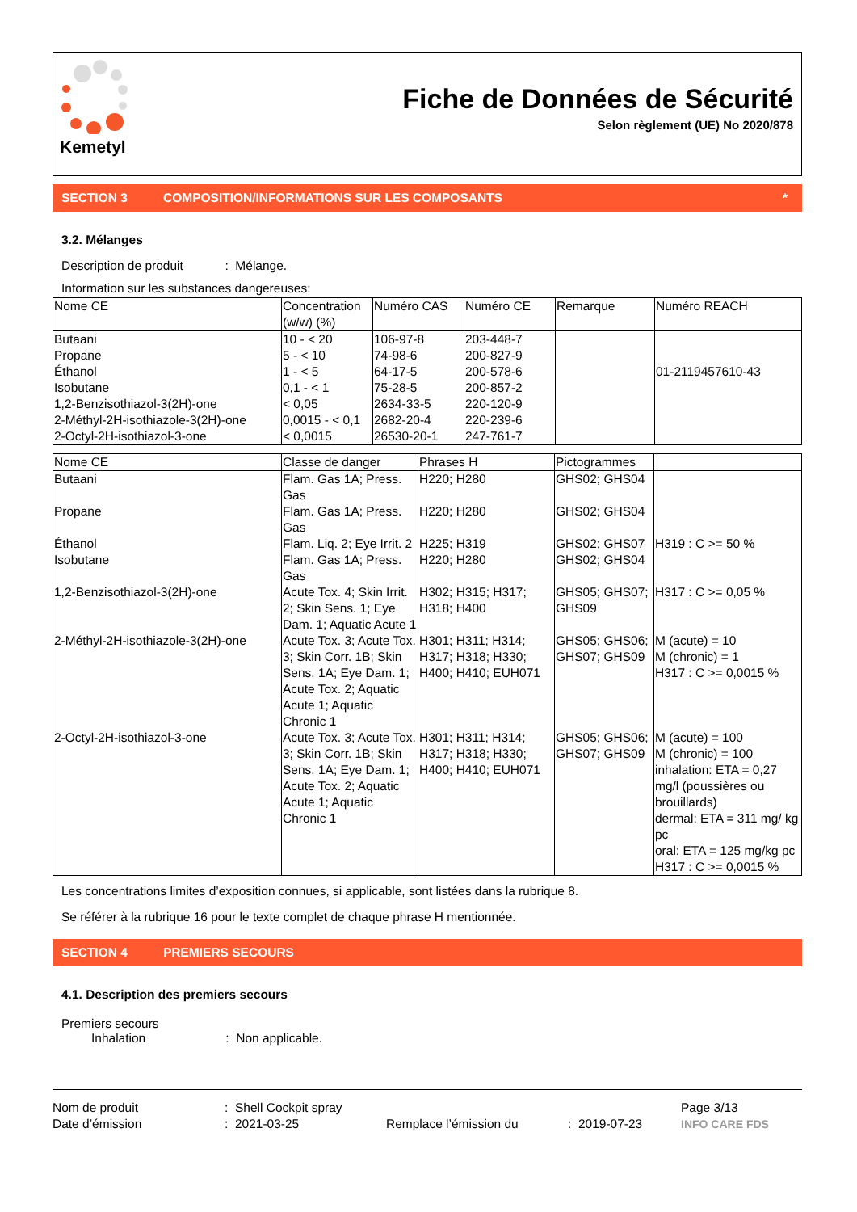Kemetyl
Fiche de Données de Sécurité
Selon règlement (UE) No 2020/878
SECTION 3 COMPOSITION/INFORMATIONS SUR LES COMPOSANTS *
3.2. Mélanges
Description de produit : Mélange.
Information sur les substances dangereuses:
| Nome CE | Concentration (w/w) (%) | Numéro CAS | Numéro CE | Remarque | Numéro REACH |
| --- | --- | --- | --- | --- | --- |
| Butaani Propane Éthanol Isobutane 1,2-Benzisothiazol-3(2H)-one 2-Méthyl-2H-isothiazole-3(2H)-one 2-Octyl-2H-isothiazol-3-one | 10 - < 20 5 - < 10 1 - < 5 0,1 - < 1 < 0,05 0,0015 - < 0,1 < 0,0015 | 106-97-8 74-98-6 64-17-5 75-28-5 2634-33-5 2682-20-4 26530-20-1 | 203-448-7 200-827-9 200-578-6 200-857-2 220-120-9 220-239-6 247-761-7 | | 01-2119457610-43 |
| Nome CE | Classe de danger | Phrases H | Pictogrammes | |
| --- | --- | --- | --- | --- |
| Butaani | Flam. Gas 1A; Press. Gas | H220; H280 | GHS02; GHS04 | |
| Propane | Flam. Gas 1A; Press. Gas | H220; H280 | GHS02; GHS04 | |
| Éthanol | Flam. Liq. 2; Eye Irrit. 2 | H225; H319 | GHS02; GHS07 | H319 : C >= 50 % |
| Isobutane | Flam. Gas 1A; Press. Gas | H220; H280 | GHS02; GHS04 | |
| 1,2-Benzisothiazol-3(2H)-one | Acute Tox. 4; Skin Irrit. 2; Skin Sens. 1; Eye Dam. 1; Aquatic Acute 1 | H302; H315; H317; H318; H400 | GHS05; GHS07; GHS09 | H317 : C >= 0,05 % |
| 2-Méthyl-2H-isothiazole-3(2H)-one | Acute Tox. 3; Acute Tox. 3; Skin Corr. 1B; Skin Sens. 1A; Eye Dam. 1; Acute Tox. 2; Aquatic Acute 1; Aquatic Chronic 1 | H301; H311; H314; H317; H318; H330; H400; H410; EUH071 | GHS05; GHS06; GHS07; GHS09 | M (acute) = 10 M (chronic) = 1 H317 : C >= 0,0015 % |
| 2-Octyl-2H-isothiazol-3-one | Acute Tox. 3; Acute Tox. 3; Skin Corr. 1B; Skin Sens. 1A; Eye Dam. 1; Acute Tox. 2; Aquatic Acute 1; Aquatic Chronic 1 | H301; H311; H314; H317; H318; H330; H400; H410; EUH071 | GHS05; GHS06; GHS07; GHS09 | M (acute) = 100 M (chronic) = 100 inhalation: ETA = 0,27 mg/l (poussières ou brouillards) dermal: ETA = 311 mg/ kg pc oral: ETA = 125 mg/kg pc H317 : C >= 0,0015 % |
Les concentrations limites d’exposition connues, si applicable, sont listées dans la rubrique 8.
Se référer à la rubrique 16 pour le texte complet de chaque phrase H mentionnée.
SECTION 4 PREMIERS SECOURS
4.1. Description des premiers secours
Premiers secours
Inhalation : Non applicable.
Nom de produit
Date d’émission
: Shell Cockpit spray
: 2021-03-25
Remplace l’émission du
: 2019-07-23
Page 3/13
INFO CARE FDS